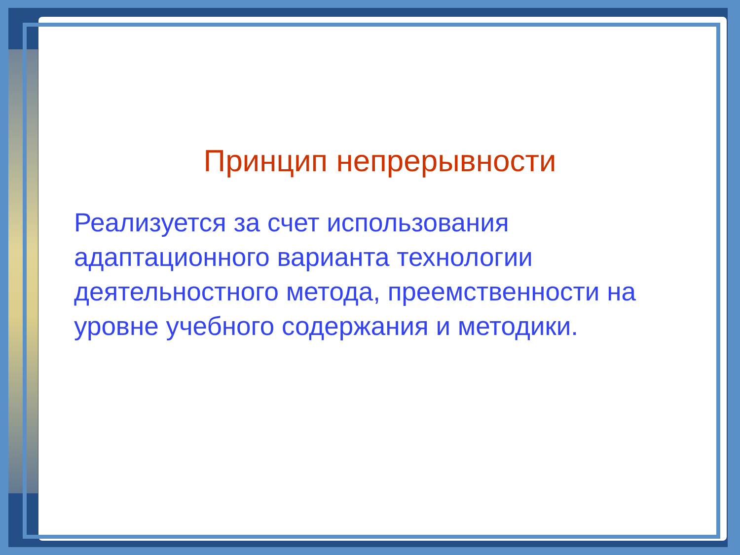Принцип непрерывности
Реализуется за счет использования адаптационного варианта технологии деятельностного метода, преемственности на уровне учебного содержания и методики.